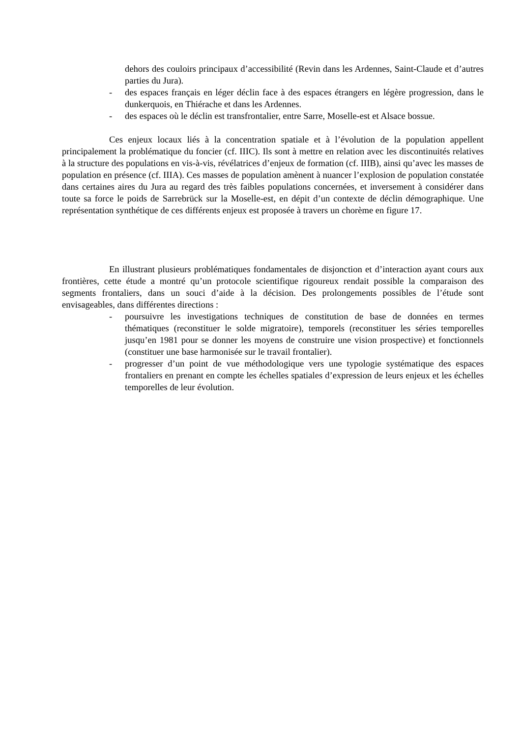dehors des couloirs principaux d’accessibilité (Revin dans les Ardennes, Saint-Claude et d’autres parties du Jura).
- des espaces français en léger déclin face à des espaces étrangers en légère progression, dans le dunkerquois, en Thiérache et dans les Ardennes.
- des espaces où le déclin est transfrontalier, entre Sarre, Moselle-est et Alsace bossue.
Ces enjeux locaux liés à la concentration spatiale et à l’évolution de la population appellent principalement la problématique du foncier (cf. IIIC). Ils sont à mettre en relation avec les discontinuités relatives à la structure des populations en vis-à-vis, révélatrices d’enjeux de formation (cf. IIIB), ainsi qu’avec les masses de population en présence (cf. IIIA). Ces masses de population amènent à nuancer l’explosion de population constatée dans certaines aires du Jura au regard des très faibles populations concernées, et inversement à considérer dans toute sa force le poids de Sarrebrück sur la Moselle-est, en dépit d’un contexte de déclin démographique. Une représentation synthétique de ces différents enjeux est proposée à travers un chorème en figure 17.
En illustrant plusieurs problématiques fondamentales de disjonction et d’interaction ayant cours aux frontières, cette étude a montré qu’un protocole scientifique rigoureux rendait possible la comparaison des segments frontaliers, dans un souci d’aide à la décision. Des prolongements possibles de l’étude sont envisageables, dans différentes directions :
- poursuivre les investigations techniques de constitution de base de données en termes thématiques (reconstituer le solde migratoire), temporels (reconstituer les séries temporelles jusqu’en 1981 pour se donner les moyens de construire une vision prospective) et fonctionnels (constituer une base harmonisée sur le travail frontalier).
- progresser d’un point de vue méthodologique vers une typologie systématique des espaces frontaliers en prenant en compte les échelles spatiales d’expression de leurs enjeux et les échelles temporelles de leur évolution.